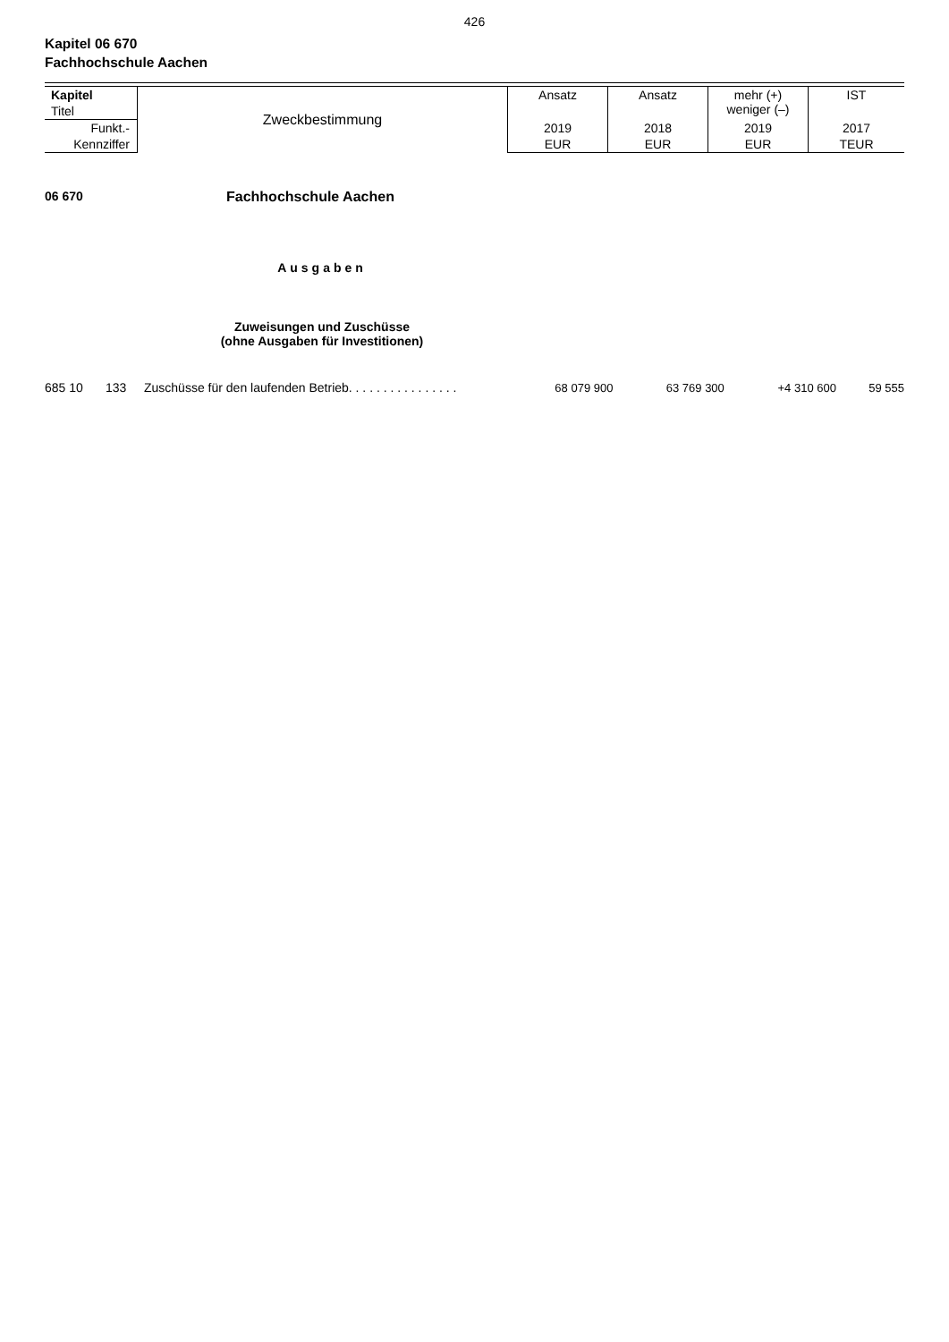426
Kapitel 06 670
Fachhochschule Aachen
| Kapitel | Zweckbestimmung | Ansatz | Ansatz | mehr (+) weniger (–) | IST |
| Titel | | | | | |
| Funkt.- | | 2019 | 2018 | 2019 | 2017 |
| Kennziffer | | EUR | EUR | EUR | TEUR |
06 670 Fachhochschule Aachen
Ausgaben
Zuweisungen und Zuschüsse
(ohne Ausgaben für Investitionen)
| 685 10 | 133 | Zuschüsse für den laufenden Betrieb. . . . . . . . . . . . . . . . | 68 079 900 | 63 769 300 | +4 310 600 | 59 555 |